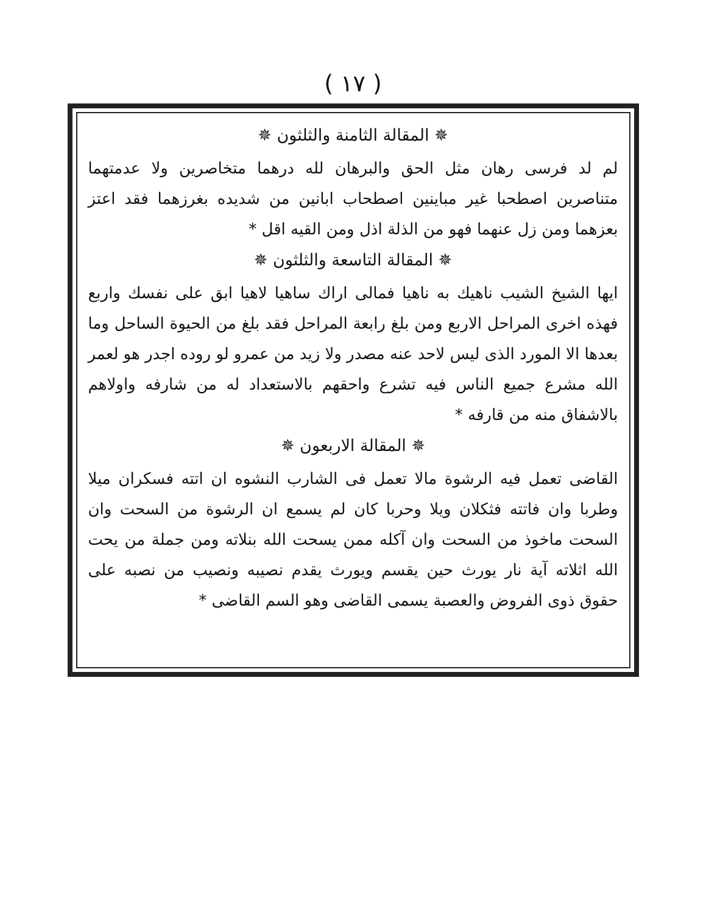( ١٧ )
✵ المقالة الثامنة والثلثون ✵
لم لد فرسى رهان مثل الحق والبرهان لله درهما متخاصرين ولا عدمتهما متناصرين اصطحبا غير مباينين اصطحاب ابانين من شديده بغرزهما فقد اعتز بعزهما ومن زل عنهما فهو من الذلة اذل ومن القيه اقل *
✵ المقالة التاسعة والثلثون ✵
ايها الشيخ الشيب ناهيك به ناهيا فمالى اراك ساهيا لاهيا ابق على نفسك واربع فهذه اخرى المراحل الاربع ومن بلغ رابعة المراحل فقد بلغ من الحيوة الساحل وما بعدها الا المورد الذى ليس لاحد عنه مصدر ولا زيد من عمرو لو روده اجدر هو لعمر الله مشرع جميع الناس فيه تشرع واحقهم بالاستعداد له من شارفه واولاهم بالاشفاق منه من قارفه *
✵ المقالة الاربعون ✵
القاضى تعمل فيه الرشوة مالا تعمل فى الشارب النشوه ان اتته فسكران ميلا وطربا وان فاتته فثكلان ويلا وحربا كان لم يسمع ان الرشوة من السحت وان السحت ماخوذ من السحت وان آكله ممن يسحت الله بنلاته ومن جملة من يحت الله اثلاته آية نار يورث حين يقسم ويورث يقدم نصيبه ونصيب من نصبه على حقوق ذوى الفروض والعصبة يسمى القاضى وهو السم القاضى *